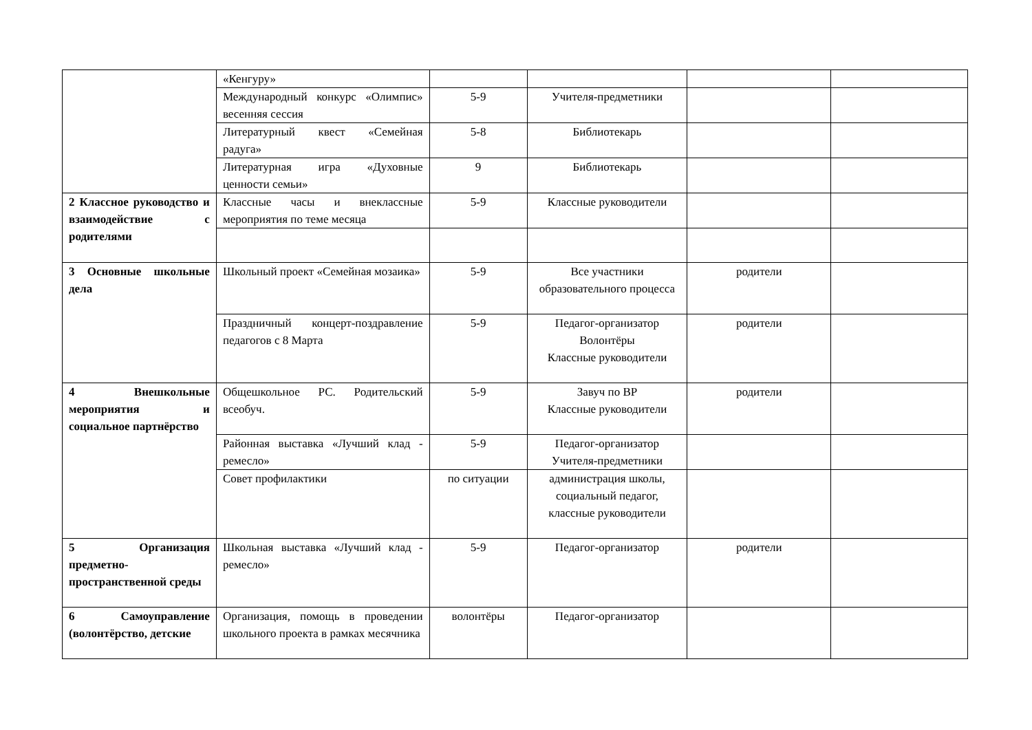| | «Кенгуру» | | | | |
| | Международный конкурс «Олимпис» весенняя сессия | 5-9 | Учителя-предметники | | |
| | Литературный квест «Семейная радуга» | 5-8 | Библиотекарь | | |
| | Литературная игра «Духовные ценности семьи» | 9 | Библиотекарь | | |
| 2 Классное руководство и взаимодействие с родителями | Классные часы и внеклассные мероприятия по теме месяца | 5-9 | Классные руководители | | |
| 3 Основные школьные дела | Школьный проект «Семейная мозаика» | 5-9 | Все участники образовательного процесса | родители | |
| | Праздничный концерт-поздравление педагогов с 8 Марта | 5-9 | Педагог-организатор Волонтёры Классные руководители | родители | |
| 4 Внешкольные мероприятия и социальное партнёрство | Общешкольное РС. Родительский всеобуч. | 5-9 | Завуч по ВР Классные руководители | родители | |
| | Районная выставка «Лучший клад - ремесло» | 5-9 | Педагог-организатор Учителя-предметники | | |
| | Совет профилактики | по ситуации | администрация школы, социальный педагог, классные руководители | | |
| 5 Организация предметно-пространственной среды | Школьная выставка «Лучший клад - ремесло» | 5-9 | Педагог-организатор | родители | |
| 6 Самоуправление (волонтёрство, детские | Организация, помощь в проведении школьного проекта в рамках месячника | волонтёры | Педагог-организатор | | |